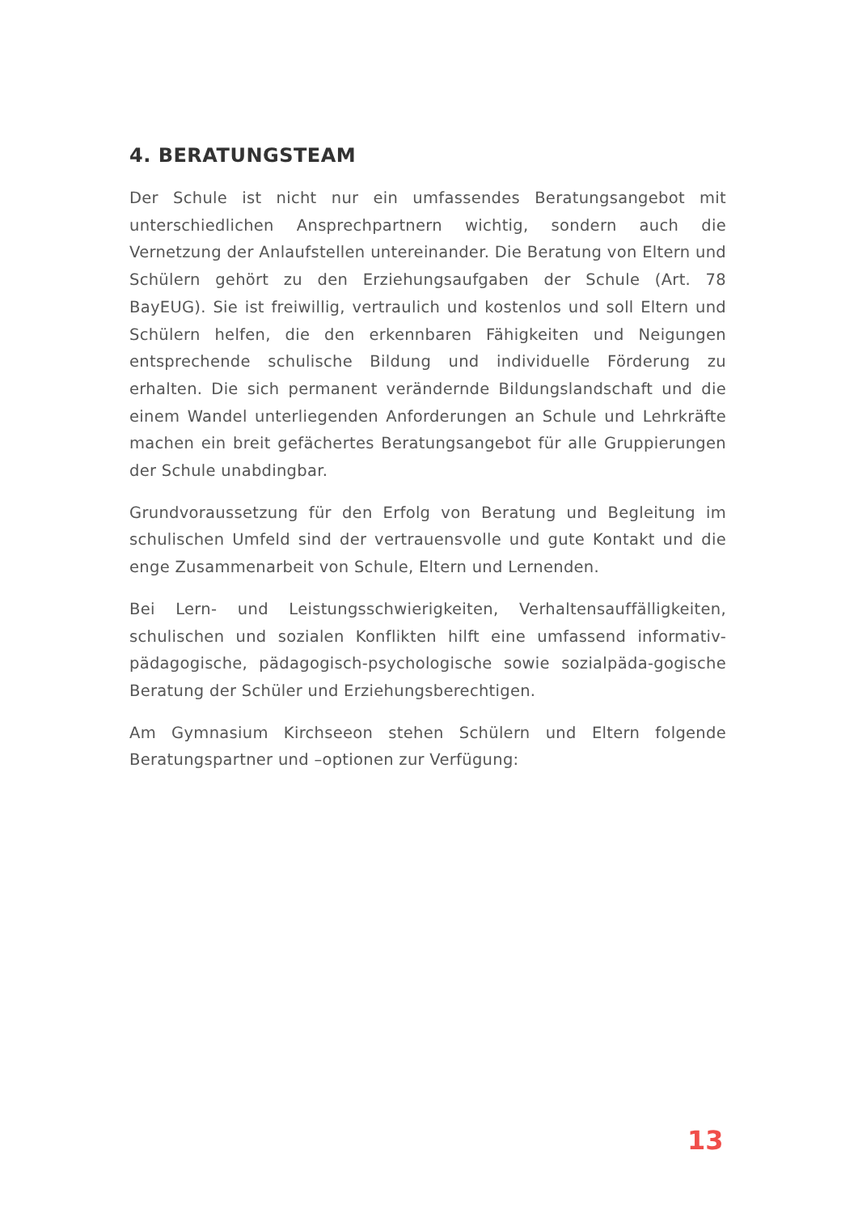4. BERATUNGSTEAM
Der Schule ist nicht nur ein umfassendes Beratungsangebot mit unterschiedlichen Ansprechpartnern wichtig, sondern auch die Vernetzung der Anlaufstellen untereinander. Die Beratung von Eltern und Schülern gehört zu den Erziehungsaufgaben der Schule (Art. 78 BayEUG). Sie ist freiwillig, vertraulich und kostenlos und soll Eltern und Schülern helfen, die den erkennbaren Fähigkeiten und Neigungen entsprechende schulische Bildung und individuelle Förderung zu erhalten. Die sich permanent verändernde Bildungslandschaft und die einem Wandel unterliegenden Anforderungen an Schule und Lehrkräfte machen ein breit gefächertes Beratungsangebot für alle Gruppierungen der Schule unabdingbar.
Grundvoraussetzung für den Erfolg von Beratung und Begleitung im schulischen Umfeld sind der vertrauensvolle und gute Kontakt und die enge Zusammenarbeit von Schule, Eltern und Lernenden.
Bei Lern- und Leistungsschwierigkeiten, Verhaltensauffälligkeiten, schulischen und sozialen Konflikten hilft eine umfassend informativ-pädagogische, pädagogisch-psychologische sowie sozialpäda-gogische Beratung der Schüler und Erziehungsberechtigen.
Am Gymnasium Kirchseeon stehen Schülern und Eltern folgende Beratungspartner und –optionen zur Verfügung:
13